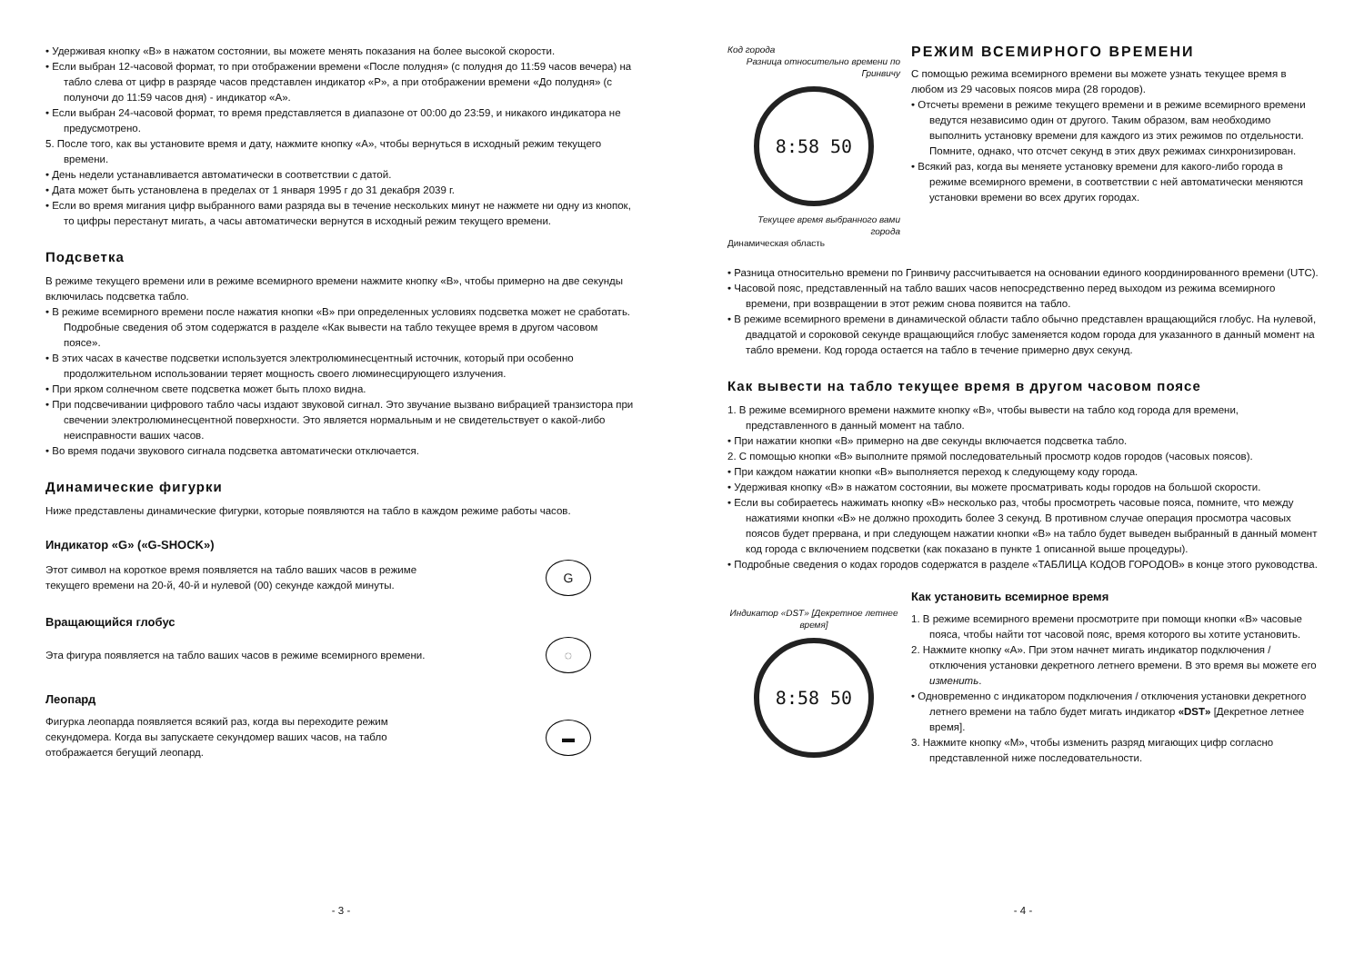• Удерживая кнопку «B» в нажатом состоянии, вы можете менять показания на более высокой скорости.
• Если выбран 12-часовой формат, то при отображении времени «После полудня» (с полудня до 11:59 часов вечера) на табло слева от цифр в разряде часов представлен индикатор «P», а при отображении времени «До полудня» (с полуночи до 11:59 часов дня) - индикатор «A».
• Если выбран 24-часовой формат, то время представляется в диапазоне от 00:00 до 23:59, и никакого индикатора не предусмотрено.
5. После того, как вы установите время и дату, нажмите кнопку «A», чтобы вернуться в исходный режим текущего времени.
• День недели устанавливается автоматически в соответствии с датой.
• Дата может быть установлена в пределах от 1 января 1995 г до 31 декабря 2039 г.
• Если во время мигания цифр выбранного вами разряда вы в течение нескольких минут не нажмете ни одну из кнопок, то цифры перестанут мигать, а часы автоматически вернутся в исходный режим текущего времени.
Подсветка
В режиме текущего времени или в режиме всемирного времени нажмите кнопку «B», чтобы примерно на две секунды включилась подсветка табло.
• В режиме всемирного времени после нажатия кнопки «B» при определенных условиях подсветка может не сработать. Подробные сведения об этом содержатся в разделе «Как вывести на табло текущее время в другом часовом поясе».
• В этих часах в качестве подсветки используется электролюминесцентный источник, который при особенно продолжительном использовании теряет мощность своего люминесцирующего излучения.
• При ярком солнечном свете подсветка может быть плохо видна.
• При подсвечивании цифрового табло часы издают звуковой сигнал. Это звучание вызвано вибрацией транзистора при свечении электролюминесцентной поверхности. Это является нормальным и не свидетельствует о какой-либо неисправности ваших часов.
• Во время подачи звукового сигнала подсветка автоматически отключается.
Динамические фигурки
Ниже представлены динамические фигурки, которые появляются на табло в каждом режиме работы часов.
Индикатор «G» («G-SHOCK»)
Этот символ на короткое время появляется на табло ваших часов в режиме текущего времени на 20-й, 40-й и нулевой (00) секунде каждой минуты.
G
Вращающийся глобус
Эта фигура появляется на табло ваших часов в режиме всемирного времени.
◌
Леопард
Фигурка леопарда появляется всякий раз, когда вы переходите режим секундомера. Когда вы запускаете секундомер ваших часов, на табло отображается бегущий леопард.
▬
- 3 -
Код города
Разница относительно времени по Гринвичу
8:58 50
Текущее время выбранного вами города
Динамическая область
РЕЖИМ ВСЕМИРНОГО ВРЕМЕНИ
С помощью режима всемирного времени вы можете узнать текущее время в любом из 29 часовых поясов мира (28 городов).
• Отсчеты времени в режиме текущего времени и в режиме всемирного времени ведутся независимо один от другого. Таким образом, вам необходимо выполнить установку времени для каждого из этих режимов по отдельности. Помните, однако, что отсчет секунд в этих двух режимах синхронизирован.
• Всякий раз, когда вы меняете установку времени для какого-либо города в режиме всемирного времени, в соответствии с ней автоматически меняются установки времени во всех других городах.
• Разница относительно времени по Гринвичу рассчитывается на основании единого координированного времени (UTC).
• Часовой пояс, представленный на табло ваших часов непосредственно перед выходом из режима всемирного времени, при возвращении в этот режим снова появится на табло.
• В режиме всемирного времени в динамической области табло обычно представлен вращающийся глобус. На нулевой, двадцатой и сороковой секунде вращающийся глобус заменяется кодом города для указанного в данный момент на табло времени. Код города остается на табло в течение примерно двух секунд.
Как вывести на табло текущее время в другом часовом поясе
1. В режиме всемирного времени нажмите кнопку «B», чтобы вывести на табло код города для времени, представленного в данный момент на табло.
• При нажатии кнопки «B» примерно на две секунды включается подсветка табло.
2. С помощью кнопки «B» выполните прямой последовательный просмотр кодов городов (часовых поясов).
• При каждом нажатии кнопки «B» выполняется переход к следующему коду города.
• Удерживая кнопку «B» в нажатом состоянии, вы можете просматривать коды городов на большой скорости.
• Если вы собираетесь нажимать кнопку «B» несколько раз, чтобы просмотреть часовые пояса, помните, что между нажатиями кнопки «B» не должно проходить более 3 секунд. В противном случае операция просмотра часовых поясов будет прервана, и при следующем нажатии кнопки «B» на табло будет выведен выбранный в данный момент код города с включением подсветки (как показано в пункте 1 описанной выше процедуры).
• Подробные сведения о кодах городов содержатся в разделе «ТАБЛИЦА КОДОВ ГОРОДОВ» в конце этого руководства.
Индикатор «DST» [Декретное летнее время]
8:58 50
Как установить всемирное время
1. В режиме всемирного времени просмотрите при помощи кнопки «B» часовые пояса, чтобы найти тот часовой пояс, время которого вы хотите установить.
2. Нажмите кнопку «A». При этом начнет мигать индикатор подключения / отключения установки декретного летнего времени. В это время вы можете его изменить.
• Одновременно с индикатором подключения / отключения установки декретного летнего времени на табло будет мигать индикатор «DST» [Декретное летнее время].
3. Нажмите кнопку «M», чтобы изменить разряд мигающих цифр согласно представленной ниже последовательности.
- 4 -